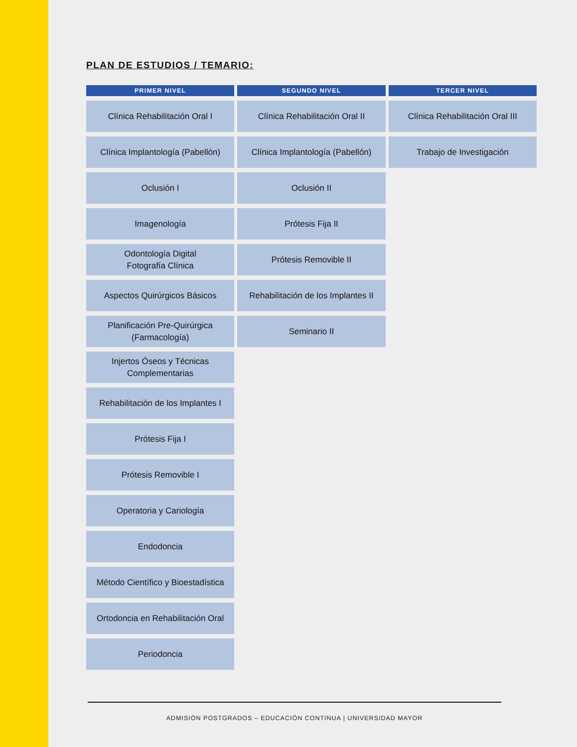PLAN DE ESTUDIOS / TEMARIO:
| PRIMER NIVEL | SEGUNDO NIVEL | TERCER NIVEL |
| --- | --- | --- |
| Clínica Rehabilitación Oral I | Clínica Rehabilitación Oral II | Clínica Rehabilitación Oral III |
| Clínica Implantología (Pabellón) | Clínica Implantología (Pabellón) | Trabajo de Investigación |
| Oclusión I | Oclusión II | |
| Imagenología | Prótesis Fija II | |
| Odontología Digital Fotografía Clínica | Prótesis Removible II | |
| Aspectos Quirúrgicos Básicos | Rehabilitación de los Implantes II | |
| Planificación Pre-Quirúrgica (Farmacología) | Seminario II | |
| Injertos Óseos y Técnicas Complementarias | | |
| Rehabilitación de los Implantes I | | |
| Prótesis Fija I | | |
| Prótesis Removible I | | |
| Operatoria y Cariología | | |
| Endodoncia | | |
| Método Científico y Bioestadística | | |
| Ortodoncia en Rehabilitación Oral | | |
| Periodoncia | | |
ADMISIÓN POSTGRADOS – EDUCACIÓN CONTINUA | UNIVERSIDAD MAYOR